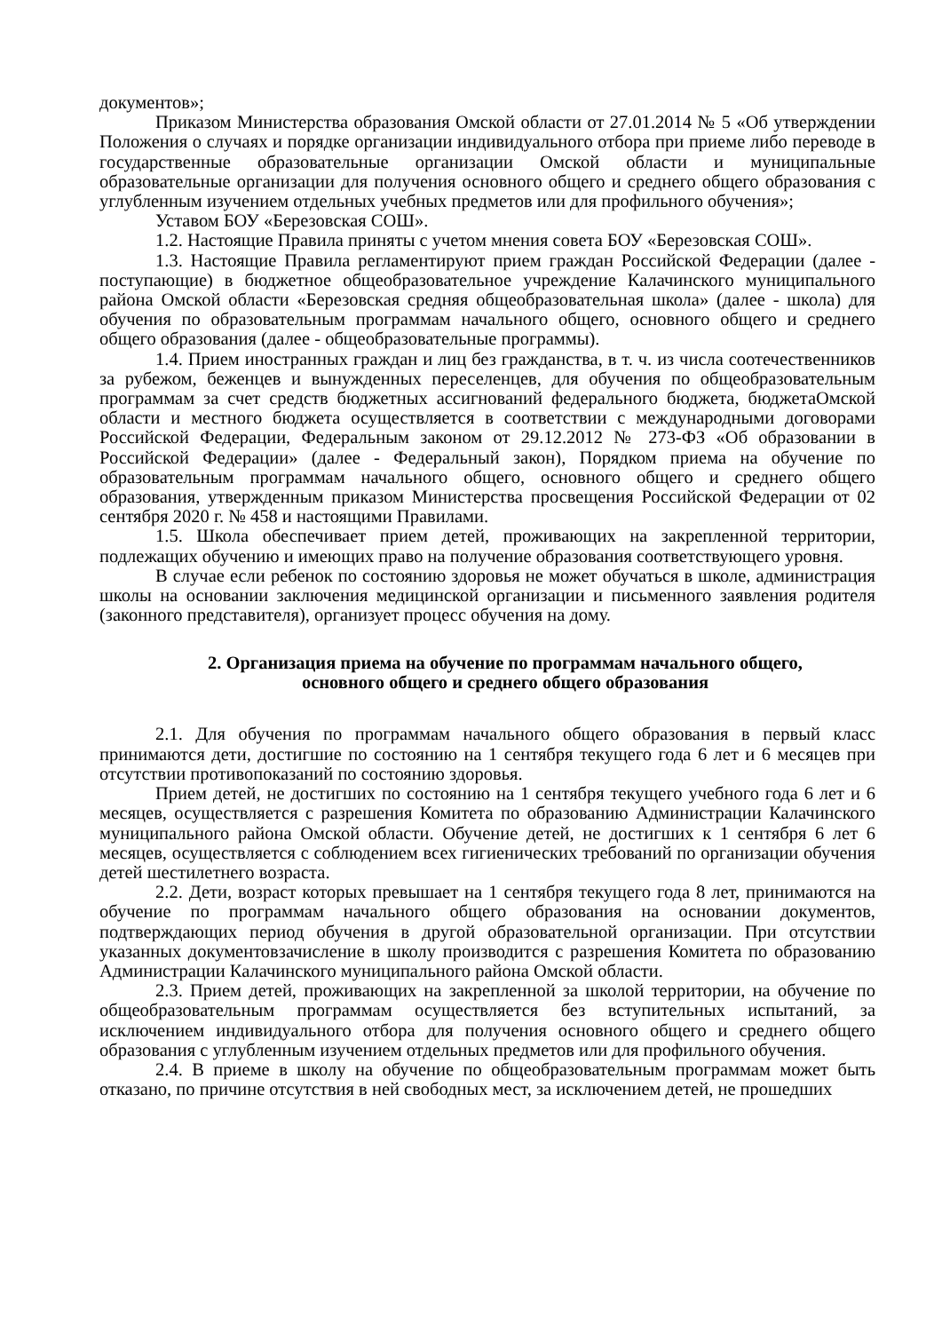документов»;
Приказом Министерства образования Омской области от 27.01.2014 № 5 «Об утверждении Положения о случаях и порядке организации индивидуального отбора при приеме либо переводе в государственные образовательные организации Омской области и муниципальные образовательные организации для получения основного общего и среднего общего образования с углубленным изучением отдельных учебных предметов или для профильного обучения»;
Уставом БОУ «Березовская СОШ».
1.2. Настоящие Правила приняты с учетом мнения совета БОУ «Березовская СОШ».
1.3. Настоящие Правила регламентируют прием граждан Российской Федерации (далее - поступающие) в бюджетное общеобразовательное учреждение Калачинского муниципального района Омской области «Березовская средняя общеобразовательная школа» (далее - школа) для обучения по образовательным программам начального общего, основного общего и среднего общего образования (далее - общеобразовательные программы).
1.4. Прием иностранных граждан и лиц без гражданства, в т. ч. из числа соотечественников за рубежом, беженцев и вынужденных переселенцев, для обучения по общеобразовательным программам за счет средств бюджетных ассигнований федерального бюджета, бюджетаОмской области и местного бюджета осуществляется в соответствии с международными договорами Российской Федерации, Федеральным законом от 29.12.2012 № 273-ФЗ «Об образовании в Российской Федерации» (далее - Федеральный закон), Порядком приема на обучение по образовательным программам начального общего, основного общего и среднего общего образования, утвержденным приказом Министерства просвещения Российской Федерации от 02 сентября 2020 г. № 458 и настоящими Правилами.
1.5. Школа обеспечивает прием детей, проживающих на закрепленной территории, подлежащих обучению и имеющих право на получение образования соответствующего уровня.
В случае если ребенок по состоянию здоровья не может обучаться в школе, администрация школы на основании заключения медицинской организации и письменного заявления родителя (законного представителя), организует процесс обучения на дому.
2. Организация приема на обучение по программам начального общего,
основного общего и среднего общего образования
2.1. Для обучения по программам начального общего образования в первый класс принимаются дети, достигшие по состоянию на 1 сентября текущего года 6 лет и 6 месяцев при отсутствии противопоказаний по состоянию здоровья.
Прием детей, не достигших по состоянию на 1 сентября текущего учебного года 6 лет и 6 месяцев, осуществляется с разрешения Комитета по образованию Администрации Калачинского муниципального района Омской области. Обучение детей, не достигших к 1 сентября 6 лет 6 месяцев, осуществляется с соблюдением всех гигиенических требований по организации обучения детей шестилетнего возраста.
2.2. Дети, возраст которых превышает на 1 сентября текущего года 8 лет, принимаются на обучение по программам начального общего образования на основании документов, подтверждающих период обучения в другой образовательной организации. При отсутствии указанных документовзачисление в школу производится с разрешения Комитета по образованию Администрации Калачинского муниципального района Омской области.
2.3. Прием детей, проживающих на закрепленной за школой территории, на обучение по общеобразовательным программам осуществляется без вступительных испытаний, за исключением индивидуального отбора для получения основного общего и среднего общего образования с углубленным изучением отдельных предметов или для профильного обучения.
2.4. В приеме в школу на обучение по общеобразовательным программам может быть отказано, по причине отсутствия в ней свободных мест, за исключением детей, не прошедших